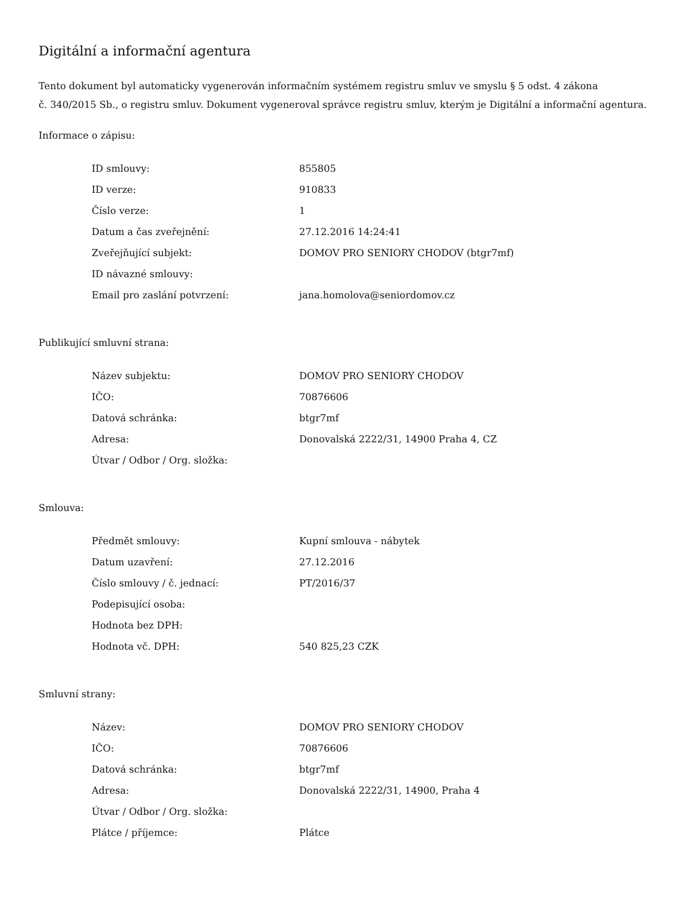Digitální a informační agentura
Tento dokument byl automaticky vygenerován informačním systémem registru smluv ve smyslu § 5 odst. 4 zákona
č. 340/2015 Sb., o registru smluv. Dokument vygeneroval správce registru smluv, kterým je Digitální a informační agentura.
Informace o zápisu:
| ID smlouvy: | 855805 |
| ID verze: | 910833 |
| Číslo verze: | 1 |
| Datum a čas zveřejnění: | 27.12.2016 14:24:41 |
| Zveřejňující subjekt: | DOMOV PRO SENIORY CHODOV (btgr7mf) |
| ID návazné smlouvy: | |
| Email pro zaslání potvrzení: | jana.homolova@seniordomov.cz |
Publikující smluvní strana:
| Název subjektu: | DOMOV PRO SENIORY CHODOV |
| IČO: | 70876606 |
| Datová schránka: | btgr7mf |
| Adresa: | Donovalská 2222/31, 14900 Praha 4, CZ |
| Útvar / Odbor / Org. složka: | |
Smlouva:
| Předmět smlouvy: | Kupní smlouva - nábytek |
| Datum uzavření: | 27.12.2016 |
| Číslo smlouvy / č. jednací: | PT/2016/37 |
| Podepisující osoba: | |
| Hodnota bez DPH: | |
| Hodnota vč. DPH: | 540 825,23 CZK |
Smluvní strany:
| Název: | DOMOV PRO SENIORY CHODOV |
| IČO: | 70876606 |
| Datová schránka: | btgr7mf |
| Adresa: | Donovalská 2222/31, 14900, Praha 4 |
| Útvar / Odbor / Org. složka: | |
| Plátce / příjemce: | Plátce |